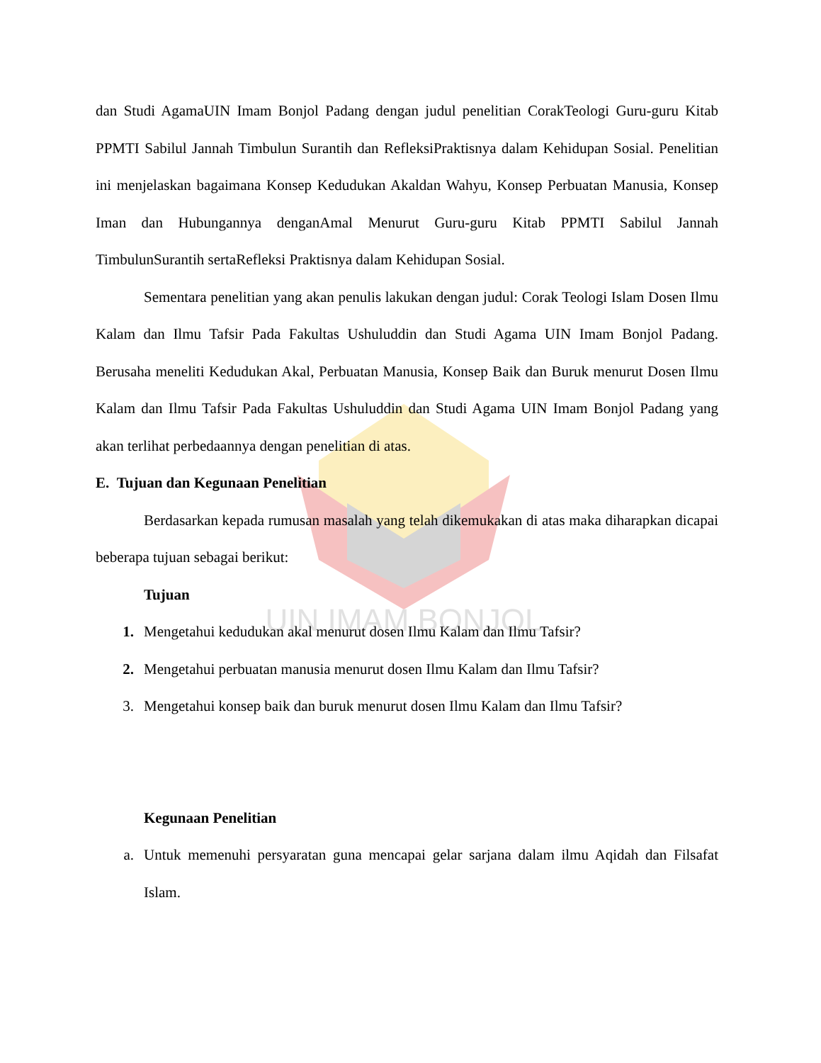UIN IMAM BONJOL
dan Studi AgamaUIN Imam Bonjol Padang dengan judul penelitian CorakTeologi Guru-guru Kitab PPMTI Sabilul Jannah Timbulun Surantih dan RefleksiPraktisnya dalam Kehidupan Sosial. Penelitian ini menjelaskan bagaimana Konsep Kedudukan Akaldan Wahyu, Konsep Perbuatan Manusia, Konsep Iman dan Hubungannya denganAmal Menurut Guru-guru Kitab PPMTI Sabilul Jannah TimbulunSurantih sertaRefleksi Praktisnya dalam Kehidupan Sosial.
Sementara penelitian yang akan penulis lakukan dengan judul: Corak Teologi Islam Dosen Ilmu Kalam dan Ilmu Tafsir Pada Fakultas Ushuluddin dan Studi Agama UIN Imam Bonjol Padang. Berusaha meneliti Kedudukan Akal, Perbuatan Manusia, Konsep Baik dan Buruk menurut Dosen Ilmu Kalam dan Ilmu Tafsir Pada Fakultas Ushuluddin dan Studi Agama UIN Imam Bonjol Padang yang akan terlihat perbedaannya dengan penelitian di atas.
E. Tujuan dan Kegunaan Penelitian
Berdasarkan kepada rumusan masalah yang telah dikemukakan di atas maka diharapkan dicapai beberapa tujuan sebagai berikut:
Tujuan
1. Mengetahui kedudukan akal menurut dosen Ilmu Kalam dan Ilmu Tafsir?
2. Mengetahui perbuatan manusia menurut dosen Ilmu Kalam dan Ilmu Tafsir?
3. Mengetahui konsep baik dan buruk menurut dosen Ilmu Kalam dan Ilmu Tafsir?
Kegunaan Penelitian
a. Untuk memenuhi persyaratan guna mencapai gelar sarjana dalam ilmu Aqidah dan Filsafat Islam.